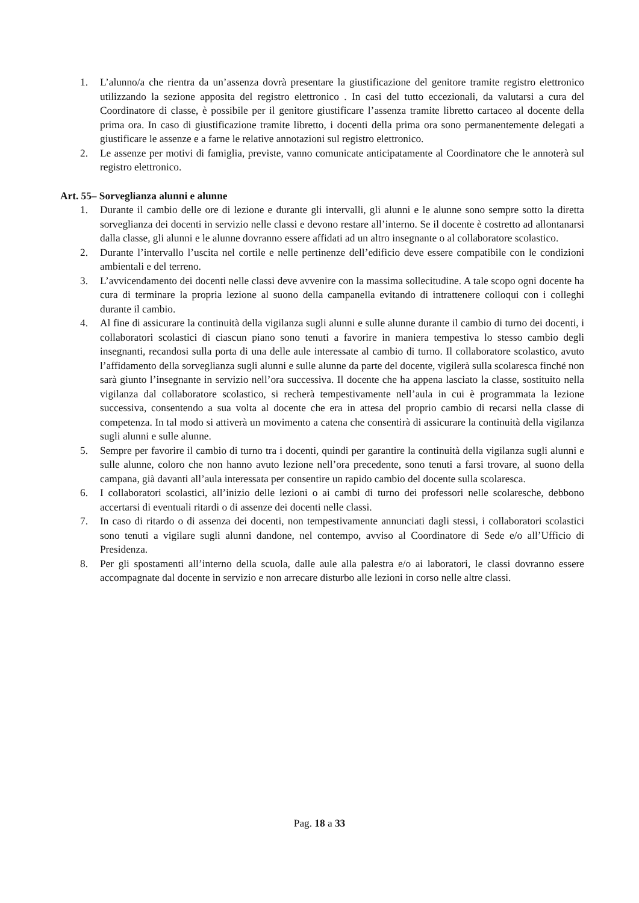1. L’alunno/a che rientra da un’assenza dovrà presentare la giustificazione del genitore tramite registro elettronico utilizzando la sezione apposita del registro elettronico . In casi del tutto eccezionali, da valutarsi a cura del Coordinatore di classe, è possibile per il genitore giustificare l’assenza tramite libretto cartaceo al docente della prima ora. In caso di giustificazione tramite libretto, i docenti della prima ora sono permanentemente delegati a giustificare le assenze e a farne le relative annotazioni sul registro elettronico.
2. Le assenze per motivi di famiglia, previste, vanno comunicate anticipatamente al Coordinatore che le annoterà sul registro elettronico.
Art. 55– Sorveglianza alunni e alunne
1. Durante il cambio delle ore di lezione e durante gli intervalli, gli alunni e le alunne sono sempre sotto la diretta sorveglianza dei docenti in servizio nelle classi e devono restare all’interno. Se il docente è costretto ad allontanarsi dalla classe, gli alunni e le alunne dovranno essere affidati ad un altro insegnante o al collaboratore scolastico.
2. Durante l’intervallo l’uscita nel cortile e nelle pertinenze dell’edificio deve essere compatibile con le condizioni ambientali e del terreno.
3. L’avvicendamento dei docenti nelle classi deve avvenire con la massima sollecitudine. A tale scopo ogni docente ha cura di terminare la propria lezione al suono della campanella evitando di intrattenere colloqui con i colleghi durante il cambio.
4. Al fine di assicurare la continuità della vigilanza sugli alunni e sulle alunne durante il cambio di turno dei docenti, i collaboratori scolastici di ciascun piano sono tenuti a favorire in maniera tempestiva lo stesso cambio degli insegnanti, recandosi sulla porta di una delle aule interessate al cambio di turno. Il collaboratore scolastico, avuto l’affidamento della sorveglianza sugli alunni e sulle alunne da parte del docente, vigilerà sulla scolaresca finché non sarà giunto l’insegnante in servizio nell’ora successiva. Il docente che ha appena lasciato la classe, sostituito nella vigilanza dal collaboratore scolastico, si recherà tempestivamente nell’aula in cui è programmata la lezione successiva, consentendo a sua volta al docente che era in attesa del proprio cambio di recarsi nella classe di competenza. In tal modo si attiverà un movimento a catena che consentirà di assicurare la continuità della vigilanza sugli alunni e sulle alunne.
5. Sempre per favorire il cambio di turno tra i docenti, quindi per garantire la continuità della vigilanza sugli alunni e sulle alunne, coloro che non hanno avuto lezione nell’ora precedente, sono tenuti a farsi trovare, al suono della campana, già davanti all’aula interessata per consentire un rapido cambio del docente sulla scolaresca.
6. I collaboratori scolastici, all’inizio delle lezioni o ai cambi di turno dei professori nelle scolaresche, debbono accertarsi di eventuali ritardi o di assenze dei docenti nelle classi.
7. In caso di ritardo o di assenza dei docenti, non tempestivamente annunciati dagli stessi, i collaboratori scolastici sono tenuti a vigilare sugli alunni dandone, nel contempo, avviso al Coordinatore di Sede e/o all’Ufficio di Presidenza.
8. Per gli spostamenti all’interno della scuola, dalle aule alla palestra e/o ai laboratori, le classi dovranno essere accompagnate dal docente in servizio e non arrecare disturbo alle lezioni in corso nelle altre classi.
Pag. 18 a 33